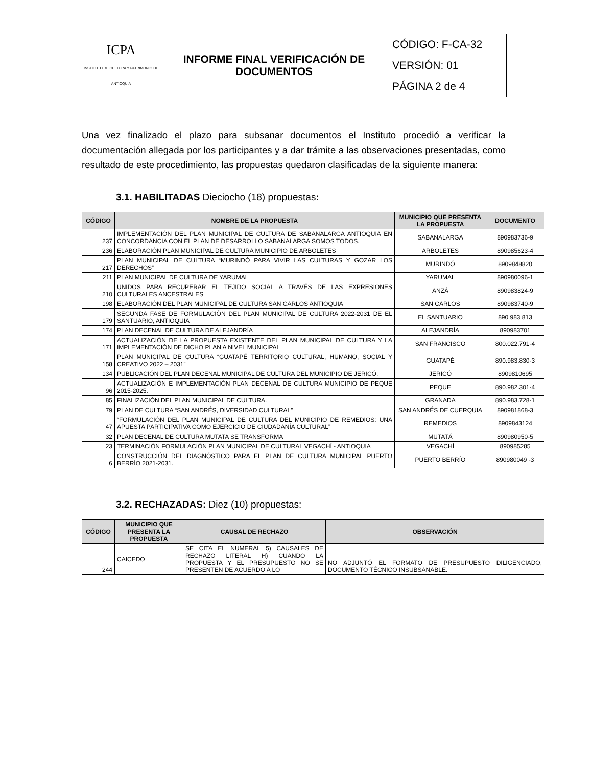| ICPA INSTITUTO DE CULTURA Y PATRIMONIO DE ANTIOQUIA | INFORME FINAL VERIFICACIÓN DE DOCUMENTOS | CÓDIGO: F-CA-32 |
| | | VERSIÓN: 01 |
| | | PÁGINA 2 de 4 |
Una vez finalizado el plazo para subsanar documentos el Instituto procedió a verificar la documentación allegada por los participantes y a dar trámite a las observaciones presentadas, como resultado de este procedimiento, las propuestas quedaron clasificadas de la siguiente manera:
3.1. HABILITADAS Dieciocho (18) propuestas:
| CÓDIGO | NOMBRE DE LA PROPUESTA | MUNICIPIO QUE PRESENTA LA PROPUESTA | DOCUMENTO |
| --- | --- | --- | --- |
| 237 | IMPLEMENTACIÓN DEL PLAN MUNICIPAL DE CULTURA DE SABANALARGA ANTIOQUIA EN CONCORDANCIA CON EL PLAN DE DESARROLLO SABANALARGA SOMOS TODOS. | SABANALARGA | 890983736-9 |
| 236 | ELABORACIÓN PLAN MUNICIPAL DE CULTURA MUNICIPIO DE ARBOLETES | ARBOLETES | 890985623-4 |
| 217 | PLAN MUNICIPAL DE CULTURA “MURINDÓ PARA VIVIR LAS CULTURAS Y GOZAR LOS DERECHOS” | MURINDÓ | 8909848820 |
| 211 | PLAN MUNICIPAL DE CULTURA DE YARUMAL | YARUMAL | 890980096-1 |
| 210 | UNIDOS PARA RECUPERAR EL TEJIDO SOCIAL A TRAVÉS DE LAS EXPRESIONES CULTURALES ANCESTRALES | ANZÁ | 890983824-9 |
| 198 | ELABORACIÓN DEL PLAN MUNICIPAL DE CULTURA SAN CARLOS ANTIOQUIA | SAN CARLOS | 890983740-9 |
| 179 | SEGUNDA FASE DE FORMULACIÓN DEL PLAN MUNICIPAL DE CULTURA 2022-2031 DE EL SANTUARIO, ANTIOQUIA | EL SANTUARIO | 890 983 813 |
| 174 | PLAN DECENAL DE CULTURA DE ALEJANDRÍA | ALEJANDRÍA | 890983701 |
| 171 | ACTUALIZACIÓN DE LA PROPUESTA EXISTENTE DEL PLAN MUNICIPAL DE CULTURA Y LA IMPLEMENTACIÓN DE DICHO PLAN A NIVEL MUNICIPAL | SAN FRANCISCO | 800.022.791-4 |
| 158 | PLAN MUNICIPAL DE CULTURA “GUATAPÉ TERRITORIO CULTURAL, HUMANO, SOCIAL Y CREATIVO 2022 – 2031” | GUATAPÉ | 890.983.830-3 |
| 134 | PUBLICACIÓN DEL PLAN DECENAL MUNICIPAL DE CULTURA DEL MUNICIPIO DE JERICÓ. | JERICÓ | 8909810695 |
| 96 | ACTUALIZACIÓN E IMPLEMENTACIÓN PLAN DECENAL DE CULTURA MUNICIPIO DE PEQUE 2015-2025. | PEQUE | 890.982.301-4 |
| 85 | FINALIZACIÓN DEL PLAN MUNICIPAL DE CULTURA. | GRANADA | 890.983.728-1 |
| 79 | PLAN DE CULTURA “SAN ANDRÉS, DIVERSIDAD CULTURAL” | SAN ANDRÉS DE CUERQUIA | 890981868-3 |
| 47 | “FORMULACIÓN DEL PLAN MUNICIPAL DE CULTURA DEL MUNICIPIO DE REMEDIOS: UNA APUESTA PARTICIPATIVA COMO EJERCICIO DE CIUDADANÍA CULTURAL” | REMEDIOS | 8909843124 |
| 32 | PLAN DECENAL DE CULTURA MUTATA SE TRANSFORMA | MUTATÁ | 890980950-5 |
| 23 | TERMINACIÓN FORMULACIÓN PLAN MUNICIPAL DE CULTURAL VEGACHÍ - ANTIOQUIA | VEGACHÍ | 890985285 |
| 6 | CONSTRUCCIÓN DEL DIAGNÓSTICO PARA EL PLAN DE CULTURA MUNICIPAL PUERTO BERRÍO 2021-2031. | PUERTO BERRÍO | 890980049 -3 |
3.2. RECHAZADAS: Diez (10) propuestas:
| CÓDIGO | MUNICIPIO QUE PRESENTA LA PROPUESTA | CAUSAL DE RECHAZO | OBSERVACIÓN |
| --- | --- | --- | --- |
| 244 | CAICEDO | SE CITA EL NUMERAL 5) CAUSALES DE RECHAZO LITERAL H) CUANDO LA PROPUESTA Y EL PRESUPUESTO NO SE PRESENTEN DE ACUERDO A LO | NO ADJUNTÓ EL FORMATO DE PRESUPUESTO DILIGENCIADO, DOCUMENTO TÉCNICO INSUBSANABLE. |